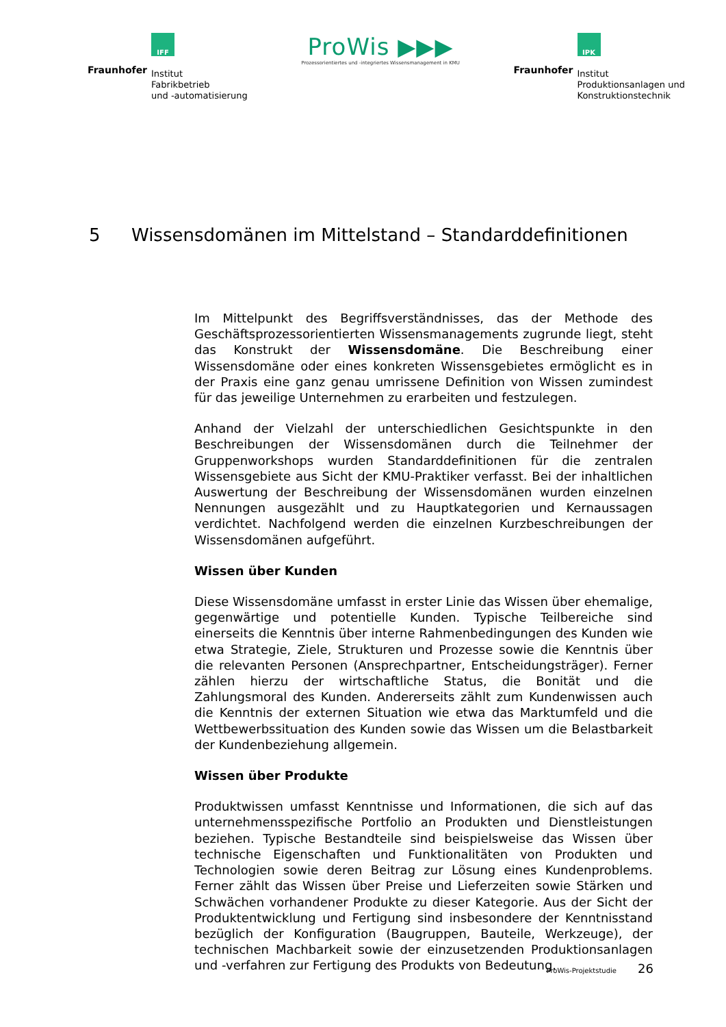Fraunhofer
IFF
Institut
Fabrikbetrieb
und -automatisierung
ProWis ▶▶▶
Prozessorientiertes und -integriertes Wissensmanagement in KMU
Fraunhofer
IPK
Institut
Produktionsanlagen und
Konstruktionstechnik
5 Wissensdomänen im Mittelstand – Standarddefinitionen
Im Mittelpunkt des Begriffsverständnisses, das der Methode des Geschäftsprozessorientierten Wissensmanagements zugrunde liegt, steht das Konstrukt der Wissensdomäne. Die Beschreibung einer Wissensdomäne oder eines konkreten Wissensgebietes ermöglicht es in der Praxis eine ganz genau umrissene Definition von Wissen zumindest für das jeweilige Unternehmen zu erarbeiten und festzulegen.
Anhand der Vielzahl der unterschiedlichen Gesichtspunkte in den Beschreibungen der Wissensdomänen durch die Teilnehmer der Gruppenworkshops wurden Standarddefinitionen für die zentralen Wissensgebiete aus Sicht der KMU-Praktiker verfasst. Bei der inhaltlichen Auswertung der Beschreibung der Wissensdomänen wurden einzelnen Nennungen ausgezählt und zu Hauptkategorien und Kernaussagen verdichtet. Nachfolgend werden die einzelnen Kurzbeschreibungen der Wissensdomänen aufgeführt.
Wissen über Kunden
Diese Wissensdomäne umfasst in erster Linie das Wissen über ehemalige, gegenwärtige und potentielle Kunden. Typische Teilbereiche sind einerseits die Kenntnis über interne Rahmenbedingungen des Kunden wie etwa Strategie, Ziele, Strukturen und Prozesse sowie die Kenntnis über die relevanten Personen (Ansprechpartner, Entscheidungsträger). Ferner zählen hierzu der wirtschaftliche Status, die Bonität und die Zahlungsmoral des Kunden. Andererseits zählt zum Kundenwissen auch die Kenntnis der externen Situation wie etwa das Marktumfeld und die Wettbewerbssituation des Kunden sowie das Wissen um die Belastbarkeit der Kundenbeziehung allgemein.
Wissen über Produkte
Produktwissen umfasst Kenntnisse und Informationen, die sich auf das unternehmensspezifische Portfolio an Produkten und Dienstleistungen beziehen. Typische Bestandteile sind beispielsweise das Wissen über technische Eigenschaften und Funktionalitäten von Produkten und Technologien sowie deren Beitrag zur Lösung eines Kundenproblems. Ferner zählt das Wissen über Preise und Lieferzeiten sowie Stärken und Schwächen vorhandener Produkte zu dieser Kategorie. Aus der Sicht der Produktentwicklung und Fertigung sind insbesondere der Kenntnisstand bezüglich der Konfiguration (Baugruppen, Bauteile, Werkzeuge), der technischen Machbarkeit sowie der einzusetzenden Produktionsanlagen und -verfahren zur Fertigung des Produkts von Bedeutung.
ProWis-Projektstudie 26